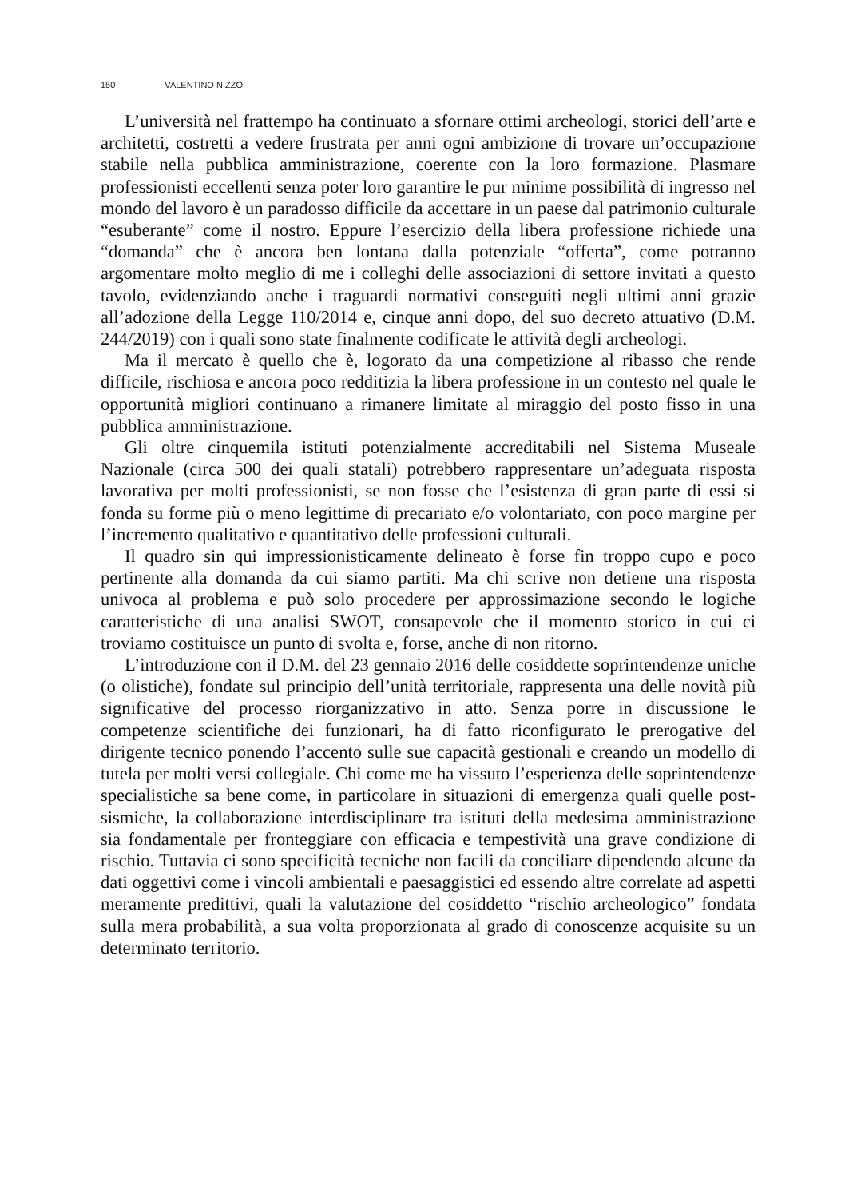150 VALENTINO NIZZO
L’università nel frattempo ha continuato a sfornare ottimi archeologi, storici dell’arte e architetti, costretti a vedere frustrata per anni ogni ambizione di trovare un’occupazione stabile nella pubblica amministrazione, coerente con la loro formazione. Plasmare professionisti eccellenti senza poter loro garantire le pur minime possibilità di ingresso nel mondo del lavoro è un paradosso difficile da accettare in un paese dal patrimonio culturale “esuberante” come il nostro. Eppure l’esercizio della libera professione richiede una “domanda” che è ancora ben lontana dalla potenziale “offerta”, come potranno argomentare molto meglio di me i colleghi delle associazioni di settore invitati a questo tavolo, evidenziando anche i traguardi normativi conseguiti negli ultimi anni grazie all’adozione della Legge 110/2014 e, cinque anni dopo, del suo decreto attuativo (D.M. 244/2019) con i quali sono state finalmente codificate le attività degli archeologi.
Ma il mercato è quello che è, logorato da una competizione al ribasso che rende difficile, rischiosa e ancora poco redditizia la libera professione in un contesto nel quale le opportunità migliori continuano a rimanere limitate al miraggio del posto fisso in una pubblica amministrazione.
Gli oltre cinquemila istituti potenzialmente accreditabili nel Sistema Museale Nazionale (circa 500 dei quali statali) potrebbero rappresentare un’adeguata risposta lavorativa per molti professionisti, se non fosse che l’esistenza di gran parte di essi si fonda su forme più o meno legittime di precariato e/o volontariato, con poco margine per l’incremento qualitativo e quantitativo delle professioni culturali.
Il quadro sin qui impressionisticamente delineato è forse fin troppo cupo e poco pertinente alla domanda da cui siamo partiti. Ma chi scrive non detiene una risposta univoca al problema e può solo procedere per approssimazione secondo le logiche caratteristiche di una analisi SWOT, consapevole che il momento storico in cui ci troviamo costituisce un punto di svolta e, forse, anche di non ritorno.
L’introduzione con il D.M. del 23 gennaio 2016 delle cosiddette soprintendenze uniche (o olistiche), fondate sul principio dell’unità territoriale, rappresenta una delle novità più significative del processo riorganizzativo in atto. Senza porre in discussione le competenze scientifiche dei funzionari, ha di fatto riconfigurato le prerogative del dirigente tecnico ponendo l’accento sulle sue capacità gestionali e creando un modello di tutela per molti versi collegiale. Chi come me ha vissuto l’esperienza delle soprintendenze specialistiche sa bene come, in particolare in situazioni di emergenza quali quelle post-sismiche, la collaborazione interdisciplinare tra istituti della medesima amministrazione sia fondamentale per fronteggiare con efficacia e tempestività una grave condizione di rischio. Tuttavia ci sono specificità tecniche non facili da conciliare dipendendo alcune da dati oggettivi come i vincoli ambientali e paesaggistici ed essendo altre correlate ad aspetti meramente predittivi, quali la valutazione del cosiddetto “rischio archeologico” fondata sulla mera probabilità, a sua volta proporzionata al grado di conoscenze acquisite su un determinato territorio.